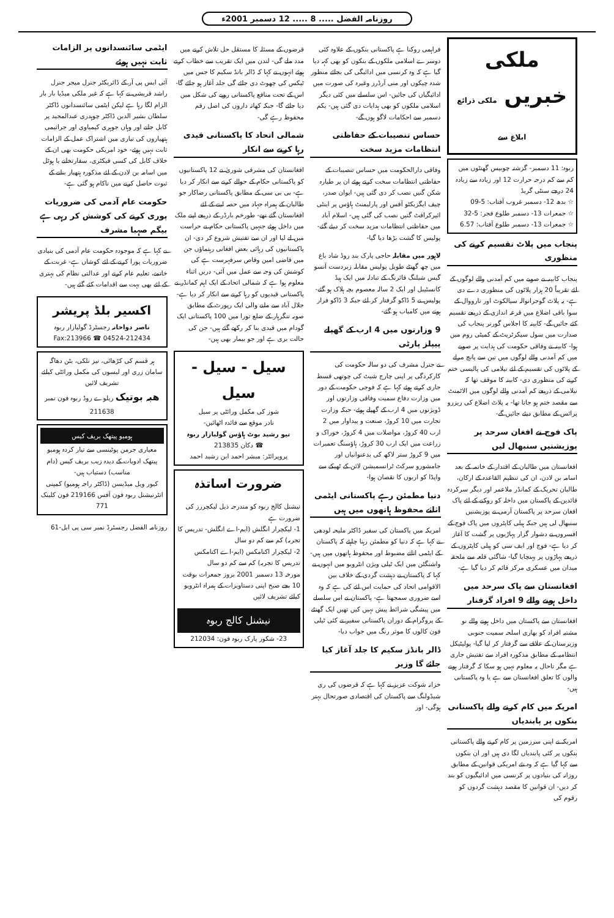روزنامہ الفضل ..... 8 ..... 12 دسمبر 2001ء
ملکی خبریں ملکی ذرائع ابلاغ سے
ربوہ: 11 دسمبر- گزشتہ چوبیس گھنٹوں میں کم سے کم درجہ حرارت 12 اور زیادہ سے زیادہ 24 درجے سنٹی گریڈ
☆ بدھ 12- دسمبر غروب آفتاب: 5-09
☆ جمعرات 13- دسمبر طلوع فجر: 5-32
☆ جمعرات 13- دسمبر طلوع آفتاب: 6.57
پنجاب میں پلاٹ تقسیم کرنے کی منظوری
پنجاب کابینہ نے صوبے میں کم آمدنی والے لوگوں کے لئے تقریباً 20 ہزار پلاٹوں کی منظوری دے دی ہے- یہ پلاٹ گوجرانوالہ سیالکوٹ اور نارووال کے سوا باقی اضلاع میں قرعہ اندازی کے ذریعے تقسیم کئے جائیں گے- کابینہ کا اجلاس گورنر پنجاب کی صدارت میں سول سیکرٹریٹ کے کمیٹی روم میں ہوا- کابینہ نے وفاقی حکومت کی ہدایت پر صوبے میں کم آمدنی والے لوگوں میں تین سے پانچ مرلے کے پلاٹوں کی تقسیم کے لئے نیلامی کی پالیسی ختم کرنے کی منظوری دی- کابینہ کا موقف تھا کہ نیلامی کے ذریعے کم آمدنی والے لوگوں میں الاٹمنٹ سے مقصد ختم ہو جاتا تھا- یہ پلاٹ اضلاع کی ریزرو پرائس کے مطابق دیئے جائیں گے-
پاک فوج نے افغان سرحد پر پوزیشنیں سنبھال لیں
افغانستان میں طالبان کے اقتدار کے خاتمہ کے بعد اسامہ بن لادن، ان کی تنظیم القاعدہ کے ارکان، طالبان تحریک کے کمانڈر ملاعمر اور دیگر سرکردہ قائدین کے پاکستان میں داخلہ کو روکنے کے لئے پاک افغان سرحد پر پاکستان آرمی نے پوزیشنیں سنبھال لی ہیں جبکہ ہیلی کاپٹروں میں پاک فوج کے افسروں نے دشوار گزار پہاڑیوں پر گشت کا آغاز کر دیا ہے- فوج اور ایف سی کو ہیلی کاپٹروں کے ذریعے پہاڑوں پر پہنچایا گیا- شاگئی قلعہ سے ملحقہ میدان میں عسکری مرکز قائم کر دیا گیا ہے-
افغانستان سے پاک سرحد میں داخل ہونے والے 9 افراد گرفتار
افغانستان سے پاکستان میں داخل ہونے والے نو مشتبہ افراد کو بھاری اسلحہ سمیت جنوبی وزیرستان کے علاقے سے گرفتار کر لیا گیا- پولیٹیکل انتظامیہ کے مطابق مذکورہ افراد سے تفتیش جاری ہے مگر تاحال یہ معلوم نہیں ہو سکا کہ گرفتار ہونے والوں کا تعلق افغانستان سے ہے یا وہ پاکستانی ہیں-
امریکہ میں کام کرنے والے پاکستانی بنکوں پر پابندیاں
امریکہ نے اپنی سرزمین پر کام کرنے والے پاکستانی بنکوں پر کئی پابندیاں لگا دی ہیں اور ان بنکوں سے کہا گیا ہے کہ وہ نئے امریکی قوانین کے مطابق روزانہ کی بنیادوں پر کرنسی میں ادائیگیوں کو بند کر دیں- ان قوانین کا مقصد دہشت گردوں کو رقوم کی
فراہمی روکنا ہے پاکستانی بنکوں کے علاوہ کئی دوسرے اسلامی ملکوں کے بنکوں کو بھی کہہ دیا گیا ہے کہ وہ کرنسی میں ادائیگی کی بجائے منظور شدہ چیکوں اور منی آرڈرز وغیرہ کی صورت میں ادائیگیاں کی جائیں- اس سلسلے میں کئی دیگر اسلامی ملکوں کو بھی ہدایات دی گئی ہیں- یکم دسمبر سے احکامات لاگو ہوں گے-
حساس تنصیبات کے حفاظتی انتظامات مزید سخت
وفاقی دارالحکومت میں حساس تنصیبات کے حفاظتی انتظامات سخت کرتے ہوئے ان پر طیارہ شکن گنیں نصب کر دی گئی ہیں- ایوان صدر، چیف ایگزیکٹو آفس اور پارلیمنٹ ہاؤس پر اینٹی ائیرکرافٹ گنیں نصب کی گئی ہیں- اسلام آباد میں حفاظتی انتظامات مزید سخت کر دیئے گئے- پولیس کا گشت بڑھا دیا گیا-
لاہور میں مقابلہ حاجی پارک بند روڈ شاد باغ میں چھ گھنٹے طویل پولیس مقابلہ زبردست آنسو گیس شیلنگ فائرنگ کے تبادلہ میں ایک ہیڈ کانسٹیبل اور ایک 2 سالہ معصوم بچہ ہلاک ہو گئے- پولیس نے 5 ڈاکو گرفتار کر لئے جبکہ 3 ڈاکو فرار ہونے میں کامیاب ہو گئے-
9 وزارتوں میں 4 ارب کے گھپلے پیپلز پارٹی
نے جنرل مشرف کی دو سالہ حکومت کی کارکردگی پر اپنی چارج شیٹ کی چوتھی قسط جاری کرتے ہوئے کہا ہے کہ فوجی حکومت کے دور میں وزارت دفاع سمیت وفاقی وزارتوں اور ڈویژنوں میں 4 ارب کے گھپلے ہوئے- جبکہ وزارت تجارت میں 10 کروڑ، صنعت و پیداوار میں 2 ارب 40 کروڑ، مواصلات میں 4 کروڑ، خوراک و زراعت میں ایک ارب 30 کروڑ، ہاؤسنگ تعمیرات میں 9 کروڑ ستر لاکھ کی بدعنوانیاں اور جامشورو سرکٹ ٹرانسمیشن لائن کے ٹھیکے سے واپڈا کو اربوں کا نقصان ہوا-
دنیا مطمئن رہے پاکستانی ایٹمی اثاثے محفوظ ہاتھوں میں ہیں
امریکہ میں پاکستان کی سفیر ڈاکٹر ملیحہ لودھی نے کہا ہے کہ دنیا کو مطمئن رہنا چاہئے کہ پاکستان کے ایٹمی اثاثے مضبوط اور محفوظ ہاتھوں میں ہیں- واشنگٹن میں ایک ٹیلی ویژن انٹرویو میں انہوں نے کہا کہ پاکستان نے دہشت گردی کے خلاف بین الاقوامی اتحاد کی حمایت اس لئے کی ہے کہ وہ اسے ضروری سمجھتا ہے- پاکستان نے اس سلسلے میں پیشگی شرائط پیش نہیں کیں تھیں ایک گھنٹے کے پروگرام کے دوران پاکستانی سفیر نے کئی ٹیلی فون کالوں کا موثر رنگ میں جواب دیا-
ڈالر بانڈز سکیم کا جلد آغاز کیا جائے گا وزیر
خزانہ شوکت عزیز نے کہا ہے کہ قرضوں کی ری شیڈولنگ سے پاکستان کی اقتصادی صورتحال بہتر ہوگی- اور
قرضوں کے مسئلہ کا مستقل حل تلاش کرنے میں مدد ملے گی- لندن میں ایک تقریب سے خطاب کرتے ہوئے انہوں نے کہا کہ ڈالر بانڈ سکیم کا جس میں ٹیکس کی چھوٹ دی جائے گی جلد آغاز ہو جائے گا- اس کے تحت منافع پاکستانی روپے کی شکل میں دیا جائے گا- جبکہ کھاتہ داروں کی اصل رقم محفوظ رہے گی-
شمالی اتحاد کا پاکستانی قیدی رہا کرنے سے انکار
افغانستان کی مشرقی شوریٰ نے 12 پاکستانیوں کو پاکستانی حکام کے حوالے کرنے سے انکار کر دیا ہے- بی بی سی کے مطابق پاکستانی رضاکار جو طالبان کے ہمراہ جہاد میں حصہ لینے کے لئے افغانستان گئے تھے- طورخم بارڈر کے ذریعے اپنے ملک میں داخل ہوئے جنہیں پاکستانی حکام نے حراست میں لے لیا اور ان سے تفتیش شروع کر دی- ان پاکستانیوں کی رہائی بعض افغانی رہنماؤں جن میں قاضی امین وقاص سرفہرست ہے کی کوشش کی وجہ سے عمل میں آئی- دریں اثناء معلوم ہوا ہے کہ شمالی اتحاد کے ایک اہم کمانڈر نے پاکستانی قیدیوں کو رہا کرنے سے انکار کر دیا ہے- جلال آباد سے ملنے والی ایک رپورٹ کے مطابق صوبہ ننگرہار کے ضلع تورا میں 100 پاکستانی ایک گودام میں قیدی بنا کر رکھے گئے ہیں- جن کی حالت بری ہے اور جو بیمار بھی ہیں-
سیل - سیل - سیل
شوز کی مکمل ورائٹی پر سیل
نادر موقع سے فائدہ اٹھائیں-
نیو رشید بوٹ ہاؤس گولبازار ربوہ
☎ دکان 213835
پروپرائٹر: مبشر احمد ابن رشید احمد
ضرورت اساتذہ
نیشنل کالج ربوہ کو مندرجہ ذیل لیکچررز کی ضرورت ہے
1- لیکچرار انگلش (ایم-اے انگلش- تدریس کا تجربہ) کم سے کم دو سال
2- لیکچرار اکنامکس (ایم-اے اکنامکس تدریس کا تجربہ) کم سے کم دو سال
مورخہ 13 دسمبر 2001 بروز جمعرات بوقت 10 بجے صبح اپنی دستاویزات کے ہمراہ انٹرویو کیلئے تشریف لائیں
نیشنل کالج ربوہ
23- شکور پارک ربوہ فون: 212034
ایٹمی سائنسدانوں پر الزامات ثابت نہیں ہوئے
آئی ایس پی آر کے ڈائریکٹر جنرل میجر جنرل راشد قریشی نے کہا ہے کہ غیر ملکی میڈیا بار بار الزام لگا رہا ہے لیکن ایٹمی سائنسدانوں ڈاکٹر سلطان بشیر الدین ڈاکٹر چوہدری عبدالمجید پر کابل جانے اور وہاں جوہری کیمیاوی اور جراثیمی ہتھیاروں کی تیاری میں اشتراک عمل کے الزامات ثابت نہیں ہوئے- خود امریکی حکومت بھی ان کے خلاف کابل کی کسی فیکٹری، سفارتخانے یا ہوٹل میں اسامہ بن لادن کے لئے مذکورہ ہتھیار بنانے کے ثبوت حاصل کرنے میں ناکام ہو گئی ہے-
حکومت عام آدمی کی ضروریات پوری کرنے کی کوشش کر رہی ہے بیگم صہبا مشرف
نے کہا ہے کہ موجودہ حکومت عام آدمی کی بنیادی ضروریات پورا کرنے کے لئے کوشاں ہے- غربت کے خاتمے، تعلیم عام کرنے اور عدالتی نظام کی بہتری کے لئے بھی بہت سے اقدامات کئے گئے ہیں-
اکسیر بلڈ پریشر
ناصر دواخانہ رجسٹرڈ گولبازار ربوہ
Fax:213966 ☎ 04524-212434
ہر قسم کی کڑھائی، نیز نلکی، بٹن دھاگہ سامان زری اور لیسوں کی مکمل ورائٹی کیلئے تشریف لائیں
ھبہ بوتیک ریلوے روڈ ربوہ فون نمبر 211638
ہومیو پیتھک بریف کیس
معیاری جرمن پوٹینسی سے تیار کردہ ہومیو پیتھک ادویات کے دیدہ زیب بریف کیس (دام مناسب) دستیاب ہیں-
کیور ویل میڈیسن (ڈاکٹر راجہ ہومیو) کمپنی انٹرنیشنل ربوہ فون آفس 219166 فون کلینک 771
روزنامہ الفضل رجسٹرڈ نمبر سی پی ایل-61